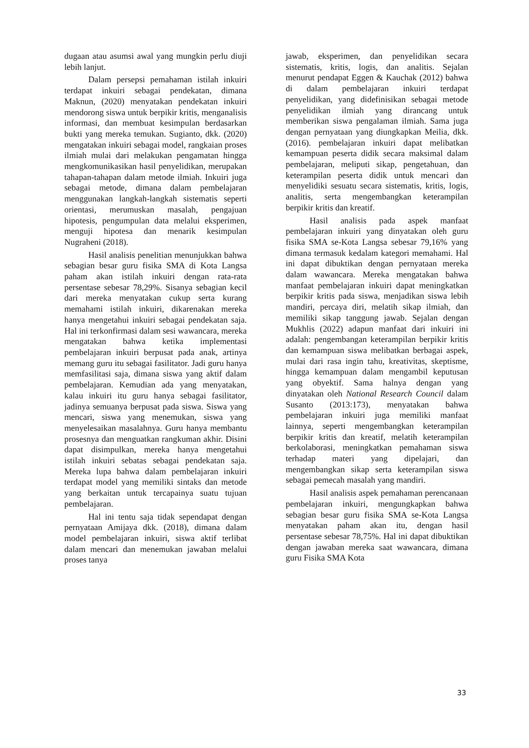dugaan atau asumsi awal yang mungkin perlu diuji lebih lanjut.
Dalam persepsi pemahaman istilah inkuiri terdapat inkuiri sebagai pendekatan, dimana Maknun, (2020) menyatakan pendekatan inkuiri mendorong siswa untuk berpikir kritis, menganalisis informasi, dan membuat kesimpulan berdasarkan bukti yang mereka temukan. Sugianto, dkk. (2020) mengatakan inkuiri sebagai model, rangkaian proses ilmiah mulai dari melakukan pengamatan hingga mengkomunikasikan hasil penyelidikan, merupakan tahapan-tahapan dalam metode ilmiah. Inkuiri juga sebagai metode, dimana dalam pembelajaran menggunakan langkah-langkah sistematis seperti orientasi, merumuskan masalah, pengajuan hipotesis, pengumpulan data melalui eksperimen, menguji hipotesa dan menarik kesimpulan Nugraheni (2018).
Hasil analisis penelitian menunjukkan bahwa sebagian besar guru fisika SMA di Kota Langsa paham akan istilah inkuiri dengan rata-rata persentase sebesar 78,29%. Sisanya sebagian kecil dari mereka menyatakan cukup serta kurang memahami istilah inkuiri, dikarenakan mereka hanya mengetahui inkuiri sebagai pendekatan saja. Hal ini terkonfirmasi dalam sesi wawancara, mereka mengatakan bahwa ketika implementasi pembelajaran inkuiri berpusat pada anak, artinya memang guru itu sebagai fasilitator. Jadi guru hanya memfasilitasi saja, dimana siswa yang aktif dalam pembelajaran. Kemudian ada yang menyatakan, kalau inkuiri itu guru hanya sebagai fasilitator, jadinya semuanya berpusat pada siswa. Siswa yang mencari, siswa yang menemukan, siswa yang menyelesaikan masalahnya. Guru hanya membantu prosesnya dan menguatkan rangkuman akhir. Disini dapat disimpulkan, mereka hanya mengetahui istilah inkuiri sebatas sebagai pendekatan saja. Mereka lupa bahwa dalam pembelajaran inkuiri terdapat model yang memiliki sintaks dan metode yang berkaitan untuk tercapainya suatu tujuan pembelajaran.
Hal ini tentu saja tidak sependapat dengan pernyataan Amijaya dkk. (2018), dimana dalam model pembelajaran inkuiri, siswa aktif terlibat dalam mencari dan menemukan jawaban melalui proses tanya
jawab, eksperimen, dan penyelidikan secara sistematis, kritis, logis, dan analitis. Sejalan menurut pendapat Eggen & Kauchak (2012) bahwa di dalam pembelajaran inkuiri terdapat penyelidikan, yang didefinisikan sebagai metode penyelidikan ilmiah yang dirancang untuk memberikan siswa pengalaman ilmiah. Sama juga dengan pernyataan yang diungkapkan Meilia, dkk. (2016). pembelajaran inkuiri dapat melibatkan kemampuan peserta didik secara maksimal dalam pembelajaran, meliputi sikap, pengetahuan, dan keterampilan peserta didik untuk mencari dan menyelidiki sesuatu secara sistematis, kritis, logis, analitis, serta mengembangkan keterampilan berpikir kritis dan kreatif.
Hasil analisis pada aspek manfaat pembelajaran inkuiri yang dinyatakan oleh guru fisika SMA se-Kota Langsa sebesar 79,16% yang dimana termasuk kedalam kategori memahami. Hal ini dapat dibuktikan dengan pernyataan mereka dalam wawancara. Mereka mengatakan bahwa manfaat pembelajaran inkuiri dapat meningkatkan berpikir kritis pada siswa, menjadikan siswa lebih mandiri, percaya diri, melatih sikap ilmiah, dan memiliki sikap tanggung jawab. Sejalan dengan Mukhlis (2022) adapun manfaat dari inkuiri ini adalah: pengembangan keterampilan berpikir kritis dan kemampuan siswa melibatkan berbagai aspek, mulai dari rasa ingin tahu, kreativitas, skeptisme, hingga kemampuan dalam mengambil keputusan yang obyektif. Sama halnya dengan yang dinyatakan oleh National Research Council dalam Susanto (2013:173), menyatakan bahwa pembelajaran inkuiri juga memiliki manfaat lainnya, seperti mengembangkan keterampilan berpikir kritis dan kreatif, melatih keterampilan berkolaborasi, meningkatkan pemahaman siswa terhadap materi yang dipelajari, dan mengembangkan sikap serta keterampilan siswa sebagai pemecah masalah yang mandiri.
Hasil analisis aspek pemahaman perencanaan pembelajaran inkuiri, mengungkapkan bahwa sebagian besar guru fisika SMA se-Kota Langsa menyatakan paham akan itu, dengan hasil persentase sebesar 78,75%. Hal ini dapat dibuktikan dengan jawaban mereka saat wawancara, dimana guru Fisika SMA Kota
33